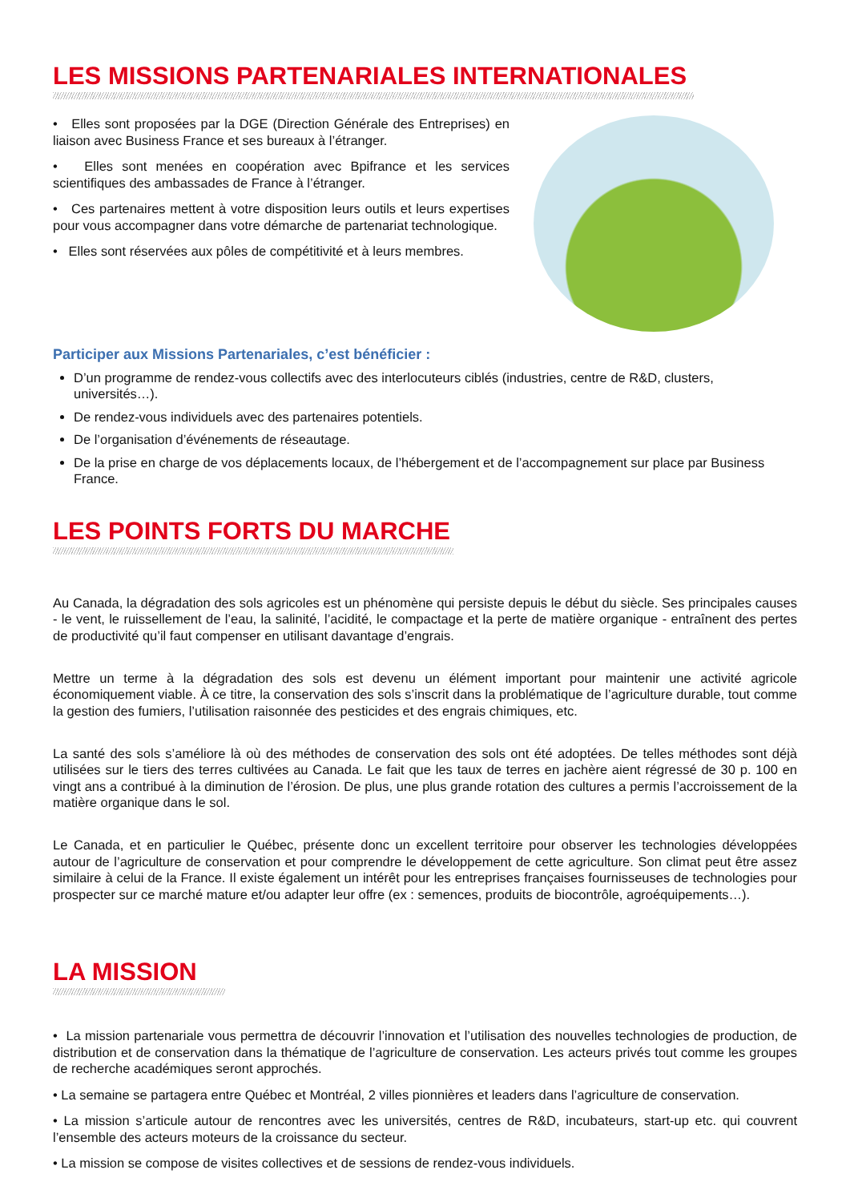LES MISSIONS PARTENARIALES INTERNATIONALES
• Elles sont proposées par la DGE (Direction Générale des Entreprises) en liaison avec Business France et ses bureaux à l’étranger.
• Elles sont menées en coopération avec Bpifrance et les services scientifiques des ambassades de France à l’étranger.
• Ces partenaires mettent à votre disposition leurs outils et leurs expertises pour vous accompagner dans votre démarche de partenariat technologique.
• Elles sont réservées aux pôles de compétitivité et à leurs membres.
Participer aux Missions Partenariales, c’est bénéficier :
D’un programme de rendez-vous collectifs avec des interlocuteurs ciblés (industries, centre de R&D, clusters, universités…).
De rendez-vous individuels avec des partenaires potentiels.
De l’organisation d’événements de réseautage.
De la prise en charge de vos déplacements locaux, de l’hébergement et de l’accompagnement sur place par Business France.
LES POINTS FORTS DU MARCHE
Au Canada, la dégradation des sols agricoles est un phénomène qui persiste depuis le début du siècle. Ses principales causes - le vent, le ruissellement de l’eau, la salinité, l’acidité, le compactage et la perte de matière organique - entraînent des pertes de productivité qu’il faut compenser en utilisant davantage d’engrais.
Mettre un terme à la dégradation des sols est devenu un élément important pour maintenir une activité agricole économiquement viable. À ce titre, la conservation des sols s’inscrit dans la problématique de l’agriculture durable, tout comme la gestion des fumiers, l’utilisation raisonnée des pesticides et des engrais chimiques, etc.
La santé des sols s’améliore là où des méthodes de conservation des sols ont été adoptées. De telles méthodes sont déjà utilisées sur le tiers des terres cultivées au Canada. Le fait que les taux de terres en jachère aient régressé de 30 p. 100 en vingt ans a contribué à la diminution de l’érosion. De plus, une plus grande rotation des cultures a permis l’accroissement de la matière organique dans le sol.
Le Canada, et en particulier le Québec, présente donc un excellent territoire pour observer les technologies développées autour de l’agriculture de conservation et pour comprendre le développement de cette agriculture. Son climat peut être assez similaire à celui de la France. Il existe également un intérêt pour les entreprises françaises fournisseuses de technologies pour prospecter sur ce marché mature et/ou adapter leur offre (ex : semences, produits de biocontrôle, agroéquipements…).
LA MISSION
• La mission partenariale vous permettra de découvrir l’innovation et l’utilisation des nouvelles technologies de production, de distribution et de conservation dans la thématique de l’agriculture de conservation. Les acteurs privés tout comme les groupes de recherche académiques seront approchés.
• La semaine se partagera entre Québec et Montréal, 2 villes pionnières et leaders dans l’agriculture de conservation.
• La mission s’articule autour de rencontres avec les universités, centres de R&D, incubateurs, start-up etc. qui couvrent l’ensemble des acteurs moteurs de la croissance du secteur.
• La mission se compose de visites collectives et de sessions de rendez-vous individuels.